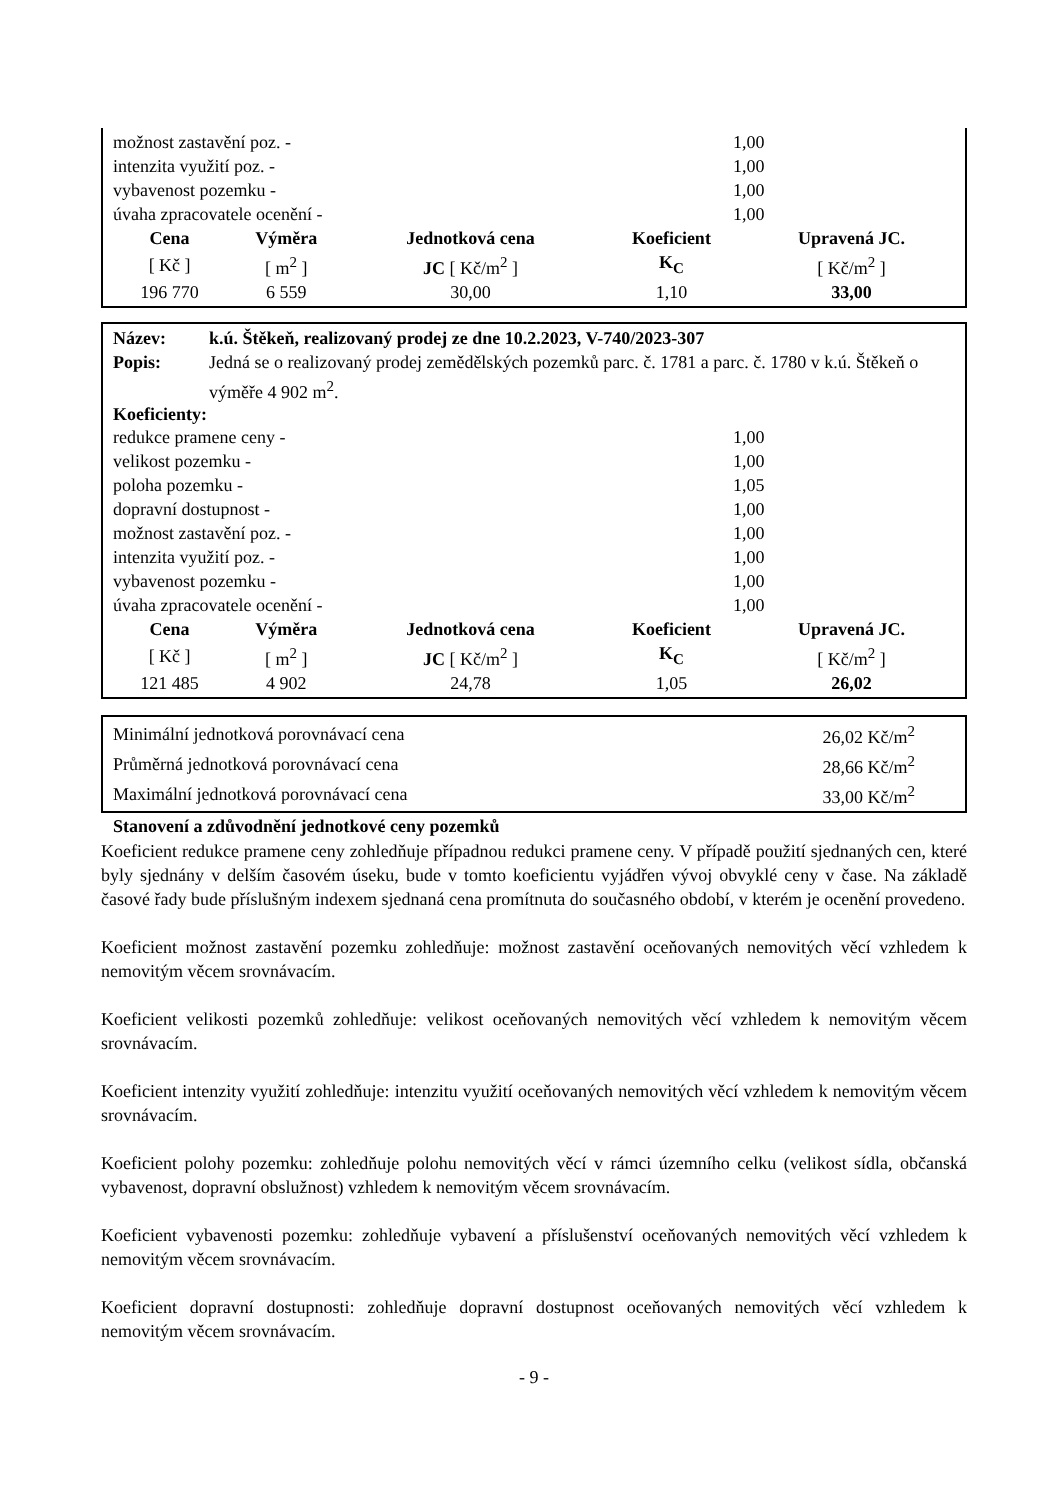| možnost zastavění poz. - | 1,00 |
| intenzita využití poz. - | 1,00 |
| vybavenost pozemku - | 1,00 |
| úvaha zpracovatele ocenění - | 1,00 |
| Cena | Výměra | Jednotková cena | Koeficient | Upravená JC. |
| --- | --- | --- | --- | --- |
| [ Kč ] | [ m<sup>2</sup> ] | JC [ Kč/m<sup>2</sup> ] | K<sub>C</sub> | [ Kč/m<sup>2</sup> ] |
| 196 770 | 6 559 | 30,00 | 1,10 | 33,00 |
| Název: | k.ú. Štěkeň, realizovaný prodej ze dne 10.2.2023, V-740/2023-307 |
| Popis: | Jedná se o realizovaný prodej zemědělských pozemků parc. č. 1781 a parc. č. 1780 v k.ú. Štěkeň o výměře 4 902 m<sup>2</sup>. |
Koeficienty:
| redukce pramene ceny - | 1,00 |
| velikost pozemku - | 1,00 |
| poloha pozemku - | 1,05 |
| dopravní dostupnost - | 1,00 |
| možnost zastavění poz. - | 1,00 |
| intenzita využití poz. - | 1,00 |
| vybavenost pozemku - | 1,00 |
| úvaha zpracovatele ocenění - | 1,00 |
| Cena | Výměra | Jednotková cena | Koeficient | Upravená JC. |
| --- | --- | --- | --- | --- |
| [ Kč ] | [ m<sup>2</sup> ] | JC [ Kč/m<sup>2</sup> ] | K<sub>C</sub> | [ Kč/m<sup>2</sup> ] |
| 121 485 | 4 902 | 24,78 | 1,05 | 26,02 |
| Minimální jednotková porovnávací cena | 26,02 Kč/m<sup>2</sup> |
| Průměrná jednotková porovnávací cena | 28,66 Kč/m<sup>2</sup> |
| Maximální jednotková porovnávací cena | 33,00 Kč/m<sup>2</sup> |
Stanovení a zdůvodnění jednotkové ceny pozemků
Koeficient redukce pramene ceny zohledňuje případnou redukci pramene ceny. V případě použití sjednaných cen, které byly sjednány v delším časovém úseku, bude v tomto koeficientu vyjádřen vývoj obvyklé ceny v čase. Na základě časové řady bude příslušným indexem sjednaná cena promítnuta do současného období, v kterém je ocenění provedeno.
Koeficient možnost zastavění pozemku zohledňuje: možnost zastavění oceňovaných nemovitých věcí vzhledem k nemovitým věcem srovnávacím.
Koeficient velikosti pozemků zohledňuje: velikost oceňovaných nemovitých věcí vzhledem k nemovitým věcem srovnávacím.
Koeficient intenzity využití zohledňuje: intenzitu využití oceňovaných nemovitých věcí vzhledem k nemovitým věcem srovnávacím.
Koeficient polohy pozemku: zohledňuje polohu nemovitých věcí v rámci územního celku (velikost sídla, občanská vybavenost, dopravní obslužnost) vzhledem k nemovitým věcem srovnávacím.
Koeficient vybavenosti pozemku: zohledňuje vybavení a příslušenství oceňovaných nemovitých věcí vzhledem k nemovitým věcem srovnávacím.
Koeficient dopravní dostupnosti: zohledňuje dopravní dostupnost oceňovaných nemovitých věcí vzhledem k nemovitým věcem srovnávacím.
- 9 -